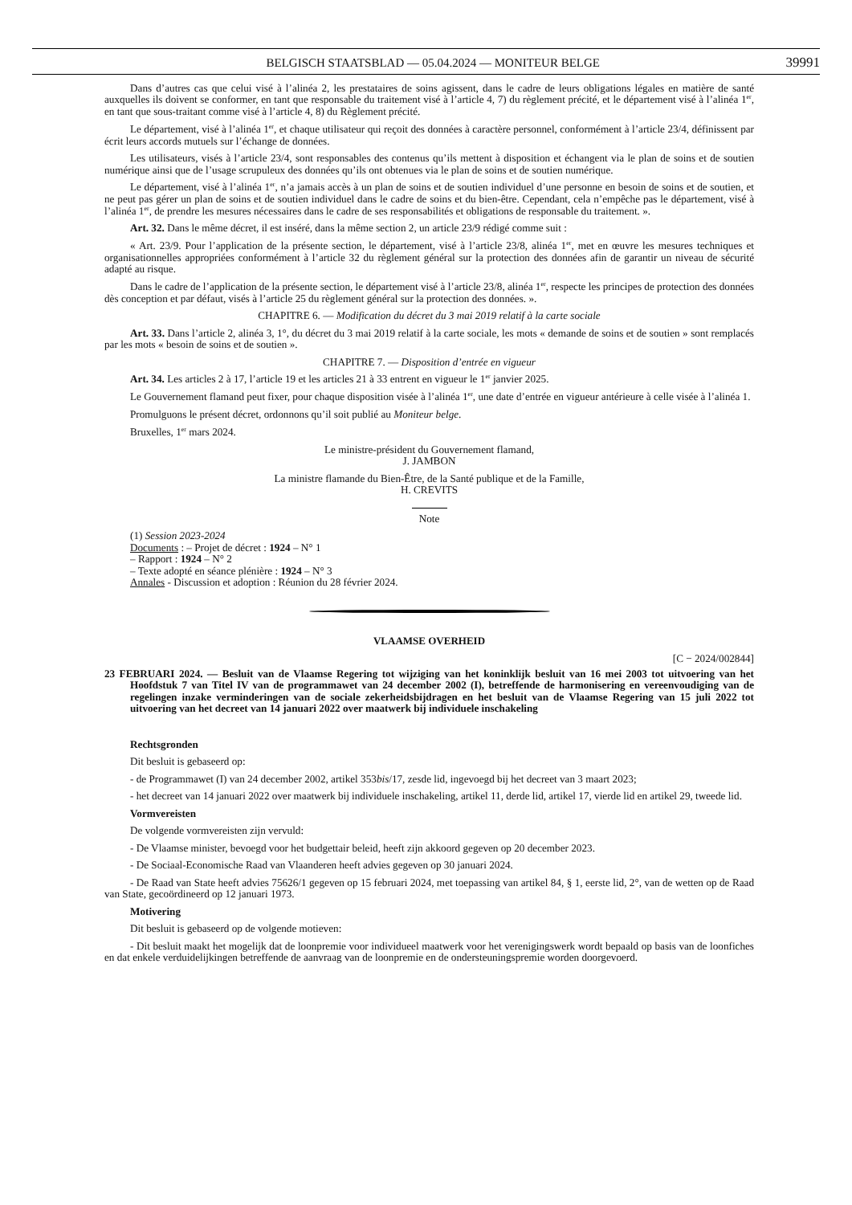BELGISCH STAATSBLAD — 05.04.2024 — MONITEUR BELGE 39991
Dans d’autres cas que celui visé à l’alinéa 2, les prestataires de soins agissent, dans le cadre de leurs obligations légales en matière de santé auxquelles ils doivent se conformer, en tant que responsable du traitement visé à l’article 4, 7) du règlement précité, et le département visé à l’alinéa 1<sup>er</sup>, en tant que sous-traitant comme visé à l’article 4, 8) du Règlement précité.
Le département, visé à l’alinéa 1<sup>er</sup>, et chaque utilisateur qui reçoit des données à caractère personnel, conformément à l’article 23/4, définissent par écrit leurs accords mutuels sur l’échange de données.
Les utilisateurs, visés à l’article 23/4, sont responsables des contenus qu’ils mettent à disposition et échangent via le plan de soins et de soutien numérique ainsi que de l’usage scrupuleux des données qu’ils ont obtenues via le plan de soins et de soutien numérique.
Le département, visé à l’alinéa 1<sup>er</sup>, n’a jamais accès à un plan de soins et de soutien individuel d’une personne en besoin de soins et de soutien, et ne peut pas gérer un plan de soins et de soutien individuel dans le cadre de soins et du bien-être. Cependant, cela n’empêche pas le département, visé à l’alinéa 1<sup>er</sup>, de prendre les mesures nécessaires dans le cadre de ses responsabilités et obligations de responsable du traitement. ».
Art. 32. Dans le même décret, il est inséré, dans la même section 2, un article 23/9 rédigé comme suit :
« Art. 23/9. Pour l’application de la présente section, le département, visé à l’article 23/8, alinéa 1<sup>er</sup>, met en œuvre les mesures techniques et organisationnelles appropriées conformément à l’article 32 du règlement général sur la protection des données afin de garantir un niveau de sécurité adapté au risque.
Dans le cadre de l’application de la présente section, le département visé à l’article 23/8, alinéa 1<sup>er</sup>, respecte les principes de protection des données dès conception et par défaut, visés à l’article 25 du règlement général sur la protection des données. ».
CHAPITRE 6. — Modification du décret du 3 mai 2019 relatif à la carte sociale
Art. 33. Dans l’article 2, alinéa 3, 1°, du décret du 3 mai 2019 relatif à la carte sociale, les mots « demande de soins et de soutien » sont remplacés par les mots « besoin de soins et de soutien ».
CHAPITRE 7. — Disposition d’entrée en vigueur
Art. 34. Les articles 2 à 17, l’article 19 et les articles 21 à 33 entrent en vigueur le 1<sup>er</sup> janvier 2025.
Le Gouvernement flamand peut fixer, pour chaque disposition visée à l’alinéa 1<sup>er</sup>, une date d’entrée en vigueur antérieure à celle visée à l’alinéa 1.
Promulguons le présent décret, ordonnons qu’il soit publié au Moniteur belge.
Bruxelles, 1<sup>er</sup> mars 2024.
Le ministre-président du Gouvernement flamand,
J. JAMBON
La ministre flamande du Bien-Être, de la Santé publique et de la Famille,
H. CREVITS
Note
(1) Session 2023-2024
Documents : – Projet de décret : 1924 – N° 1
– Rapport : 1924 – N° 2
– Texte adopté en séance plénière : 1924 – N° 3
Annales - Discussion et adoption : Réunion du 28 février 2024.
VLAAMSE OVERHEID
[C − 2024/002844]
23 FEBRUARI 2024. — Besluit van de Vlaamse Regering tot wijziging van het koninklijk besluit van 16 mei 2003 tot uitvoering van het Hoofdstuk 7 van Titel IV van de programmawet van 24 december 2002 (I), betreffende de harmonisering en vereenvoudiging van de regelingen inzake verminderingen van de sociale zekerheidsbijdragen en het besluit van de Vlaamse Regering van 15 juli 2022 tot uitvoering van het decreet van 14 januari 2022 over maatwerk bij individuele inschakeling
Rechtsgronden
Dit besluit is gebaseerd op:
- de Programmawet (I) van 24 december 2002, artikel 353bis/17, zesde lid, ingevoegd bij het decreet van 3 maart 2023;
- het decreet van 14 januari 2022 over maatwerk bij individuele inschakeling, artikel 11, derde lid, artikel 17, vierde lid en artikel 29, tweede lid.
Vormvereisten
De volgende vormvereisten zijn vervuld:
- De Vlaamse minister, bevoegd voor het budgettair beleid, heeft zijn akkoord gegeven op 20 december 2023.
- De Sociaal-Economische Raad van Vlaanderen heeft advies gegeven op 30 januari 2024.
- De Raad van State heeft advies 75626/1 gegeven op 15 februari 2024, met toepassing van artikel 84, § 1, eerste lid, 2°, van de wetten op de Raad van State, gecoördineerd op 12 januari 1973.
Motivering
Dit besluit is gebaseerd op de volgende motieven:
- Dit besluit maakt het mogelijk dat de loonpremie voor individueel maatwerk voor het verenigingswerk wordt bepaald op basis van de loonfiches en dat enkele verduidelijkingen betreffende de aanvraag van de loonpremie en de ondersteuningspremie worden doorgevoerd.